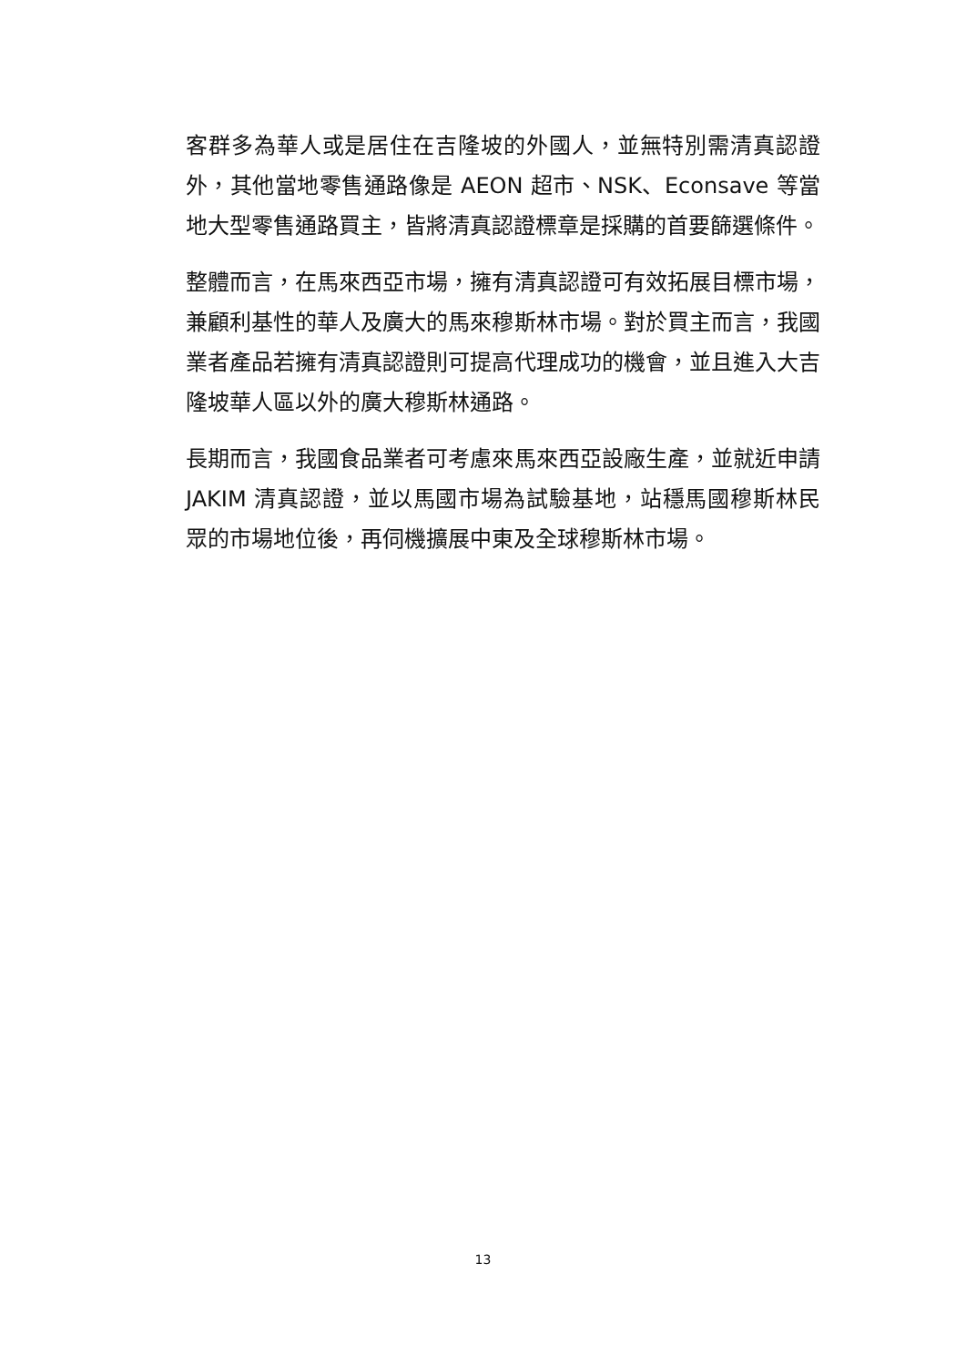客群多為華人或是居住在吉隆坡的外國人，並無特別需清真認證外，其他當地零售通路像是 AEON 超市、NSK、Econsave 等當地大型零售通路買主，皆將清真認證標章是採購的首要篩選條件。
整體而言，在馬來西亞市場，擁有清真認證可有效拓展目標市場，兼顧利基性的華人及廣大的馬來穆斯林市場。對於買主而言，我國業者產品若擁有清真認證則可提高代理成功的機會，並且進入大吉隆坡華人區以外的廣大穆斯林通路。
長期而言，我國食品業者可考慮來馬來西亞設廠生產，並就近申請 JAKIM 清真認證，並以馬國市場為試驗基地，站穩馬國穆斯林民眾的市場地位後，再伺機擴展中東及全球穆斯林市場。
13